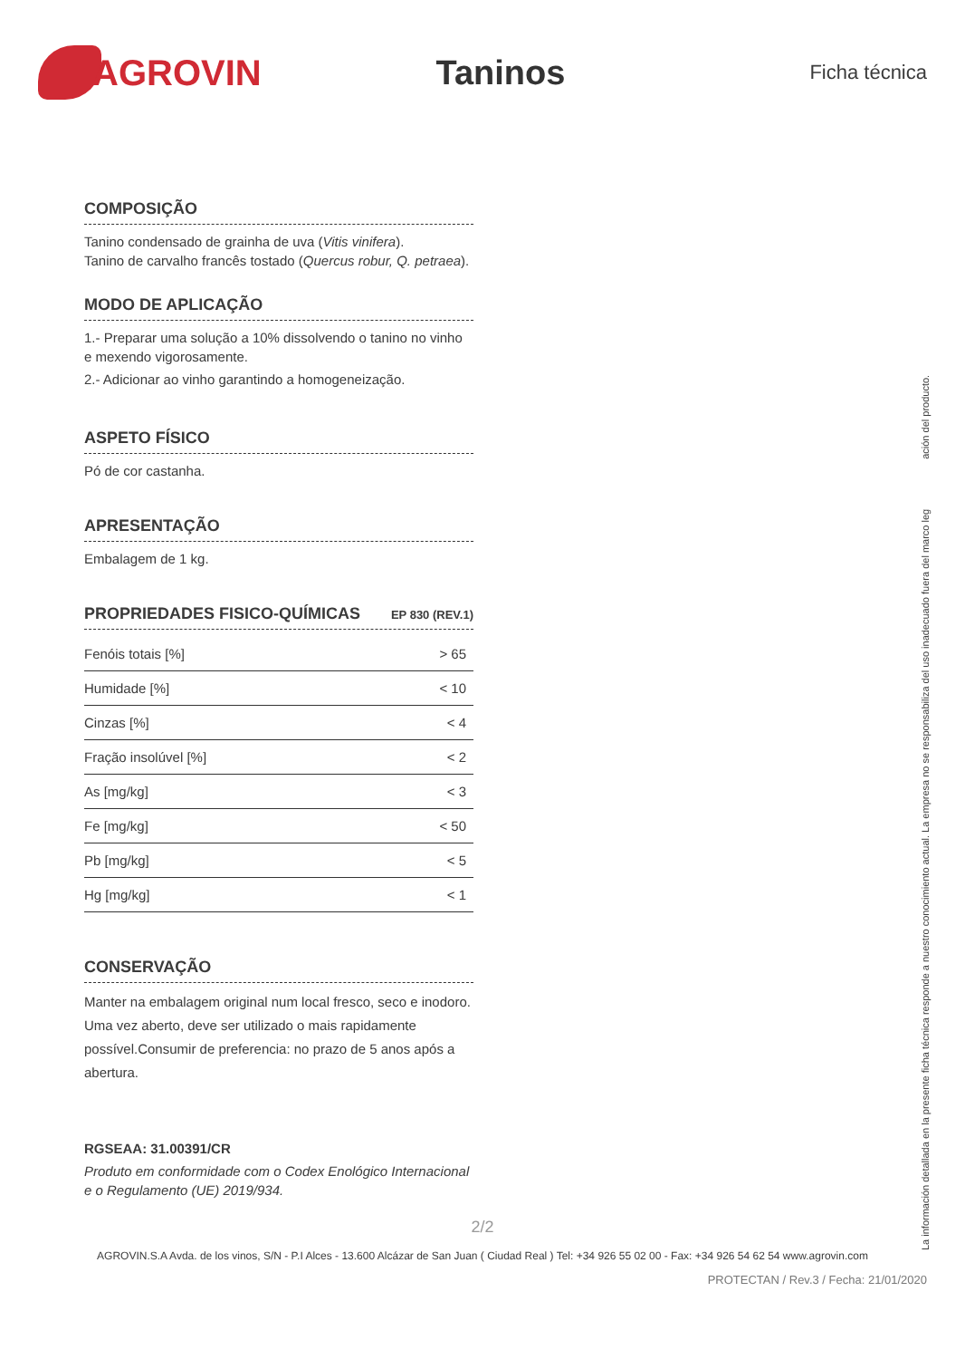AGROVIN Taninos
Ficha técnica
COMPOSIÇÃO
Tanino condensado de grainha de uva (Vitis vinifera).
Tanino de carvalho francês tostado (Quercus robur, Q. petraea).
MODO DE APLICAÇÃO
1.- Preparar uma solução a 10% dissolvendo o tanino no vinho e mexendo vigorosamente.
2.- Adicionar ao vinho garantindo a homogeneização.
ASPETO FÍSICO
Pó de cor castanha.
APRESENTAÇÃO
Embalagem de 1 kg.
PROPRIEDADES FISICO-QUÍMICAS EP 830 (REV.1)
| Fenóis totais [%] | > 65 |
| Humidade [%] | < 10 |
| Cinzas [%] | < 4 |
| Fração insolúvel [%] | < 2 |
| As [mg/kg] | < 3 |
| Fe [mg/kg] | < 50 |
| Pb [mg/kg] | < 5 |
| Hg [mg/kg] | < 1 |
CONSERVAÇÃO
Manter na embalagem original num local fresco, seco e inodoro.
Uma vez aberto, deve ser utilizado o mais rapidamente possível.Consumir de preferencia: no prazo de 5 anos após a abertura.
RGSEAA: 31.00391/CR
Produto em conformidade com o Codex Enológico Internacional e o Regulamento (UE) 2019/934.
La información detallada en la presente ficha técnica responde a nuestro conocimiento actual. La empresa no se responsabiliza del uso inadecuado fuera del marco leg ación del producto.
PROTECTAN / Rev.3 / Fecha: 21/01/2020
2/2
AGROVIN.S.A Avda. de los vinos, S/N - P.I Alces - 13.600 Alcázar de San Juan ( Ciudad Real ) Tel: +34 926 55 02 00 - Fax: +34 926 54 62 54 www.agrovin.com